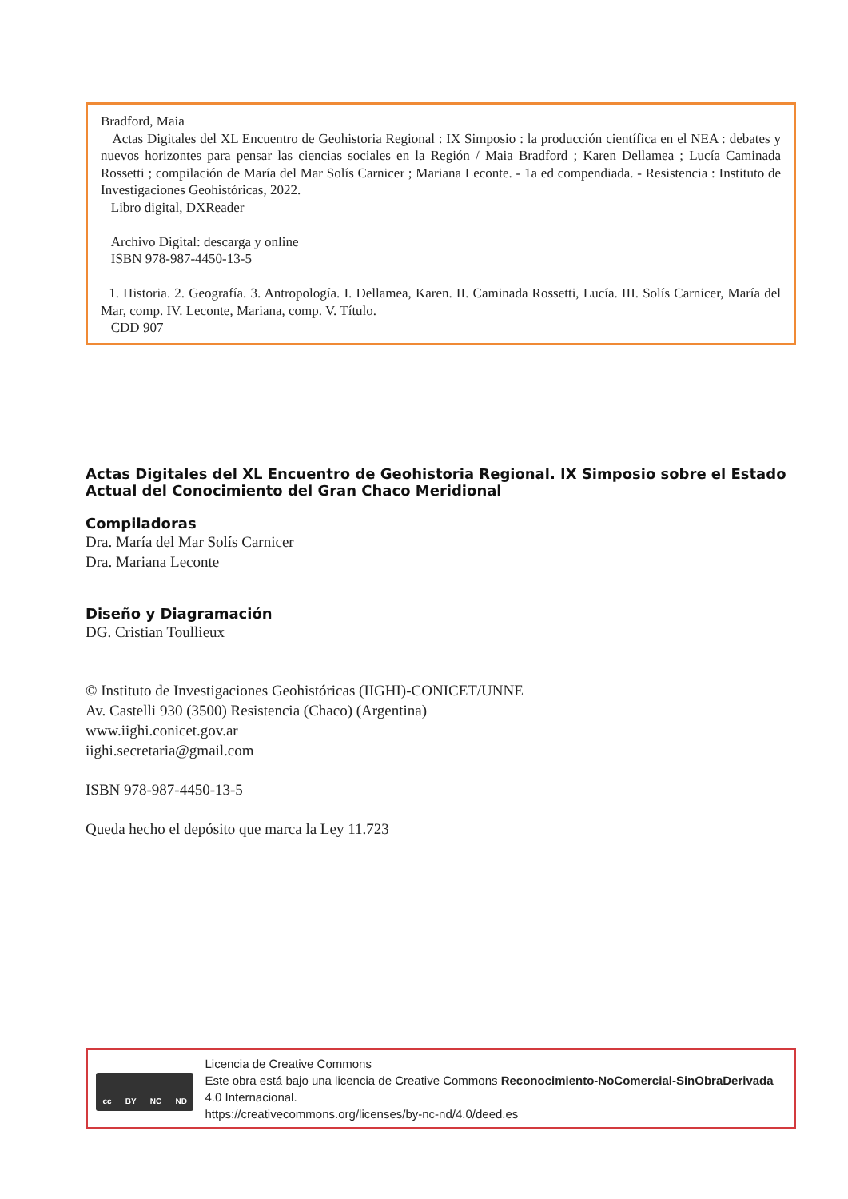Bradford, Maia
Actas Digitales del XL Encuentro de Geohistoria Regional : IX Simposio : la producción científica en el NEA : debates y nuevos horizontes para pensar las ciencias sociales en la Región / Maia Bradford ; Karen Dellamea ; Lucía Caminada Rossetti ; compilación de María del Mar Solís Carnicer ; Mariana Leconte. - 1a ed compendiada. - Resistencia : Instituto de Investigaciones Geohistóricas, 2022.
Libro digital, DXReader
Archivo Digital: descarga y online
ISBN 978-987-4450-13-5
1. Historia. 2. Geografía. 3. Antropología. I. Dellamea, Karen. II. Caminada Rossetti, Lucía. III. Solís Carnicer, María del Mar, comp. IV. Leconte, Mariana, comp. V. Título.
CDD 907
Actas Digitales del XL Encuentro de Geohistoria Regional. IX Simposio sobre el Estado Actual del Conocimiento del Gran Chaco Meridional
Compiladoras
Dra. María del Mar Solís Carnicer
Dra. Mariana Leconte
Diseño y Diagramación
DG. Cristian Toullieux
© Instituto de Investigaciones Geohistóricas (IIGHI)-CONICET/UNNE
Av. Castelli 930 (3500) Resistencia (Chaco) (Argentina)
www.iighi.conicet.gov.ar
iighi.secretaria@gmail.com
ISBN 978-987-4450-13-5
Queda hecho el depósito que marca la Ley 11.723
cc BY NC ND
Licencia de Creative Commons
Este obra está bajo una licencia de Creative Commons Reconocimiento-NoComercial-SinObraDerivada 4.0 Internacional.
https://creativecommons.org/licenses/by-nc-nd/4.0/deed.es